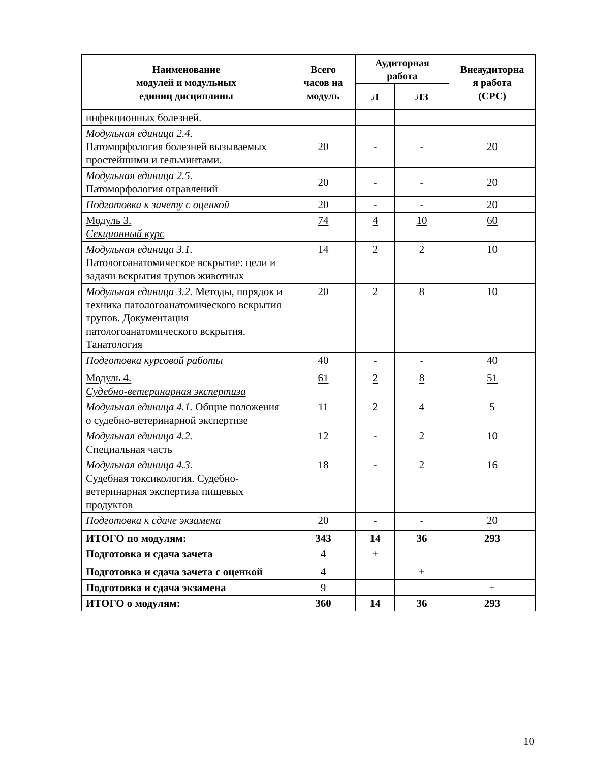| Наименование модулей и модульных единиц дисциплины | Всего часов на модуль | Аудиторная работа | | Внеаудиторна я работа (СРС) |
| --- | --- | --- | --- | --- |
| | | Л | ЛЗ | |
| инфекционных болезней. | | | | |
| Модульная единица 2.4. Патоморфология болезней вызываемых простейшими и гельминтами. | 20 | - | - | 20 |
| Модульная единица 2.5. Патоморфология отравлений | 20 | - | - | 20 |
| Подготовка к зачету с оценкой | 20 | - | - | 20 |
| Модуль 3. Секционный курс | 74 | 4 | 10 | 60 |
| Модульная единица 3.1. Патологоанатомическое вскрытие: цели и задачи вскрытия трупов животных | 14 | 2 | 2 | 10 |
| Модульная единица 3.2. Методы, порядок и техника патологоанатомического вскрытия трупов. Документация патологоанатомического вскрытия. Танатология | 20 | 2 | 8 | 10 |
| Подготовка курсовой работы | 40 | - | - | 40 |
| Модуль 4. Судебно-ветеринарная экспертиза | 61 | 2 | 8 | 51 |
| Модульная единица 4.1. Общие положения о судебно-ветеринарной экспертизе | 11 | 2 | 4 | 5 |
| Модульная единица 4.2. Специальная часть | 12 | - | 2 | 10 |
| Модульная единица 4.3. Судебная токсикология. Судебно-ветеринарная экспертиза пищевых продуктов | 18 | - | 2 | 16 |
| Подготовка к сдаче экзамена | 20 | - | - | 20 |
| ИТОГО по модулям: | 343 | 14 | 36 | 293 |
| Подготовка и сдача зачета | 4 | + | | |
| Подготовка и сдача зачета с оценкой | 4 | | + | |
| Подготовка и сдача экзамена | 9 | | | + |
| ИТОГО о модулям: | 360 | 14 | 36 | 293 |
10